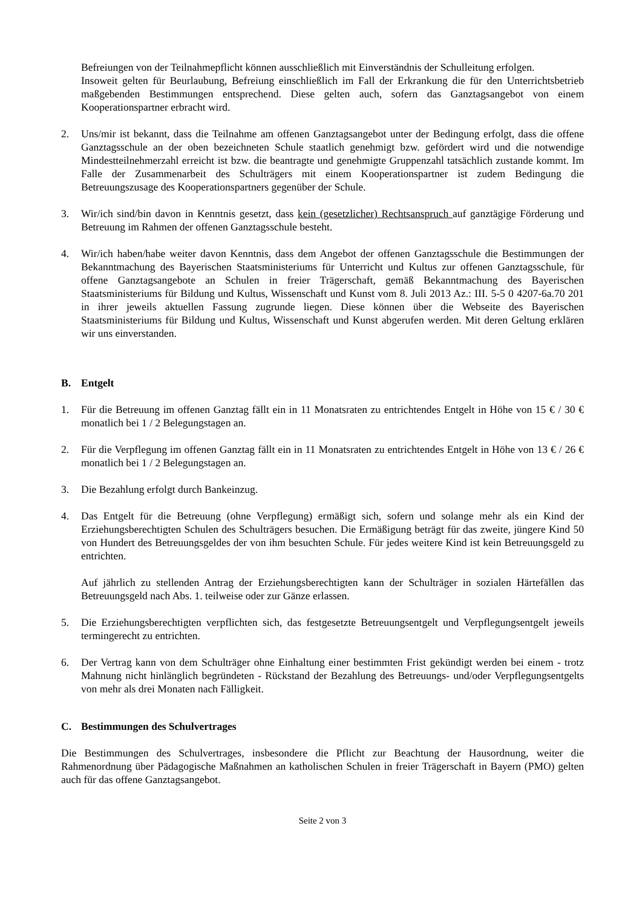Befreiungen von der Teilnahmepflicht können ausschließlich mit Einverständnis der Schulleitung erfolgen.
Insoweit gelten für Beurlaubung, Befreiung einschließlich im Fall der Erkrankung die für den Unterrichtsbetrieb maßgebenden Bestimmungen entsprechend. Diese gelten auch, sofern das Ganztagsangebot von einem Kooperationspartner erbracht wird.
2. Uns/mir ist bekannt, dass die Teilnahme am offenen Ganztagsangebot unter der Bedingung erfolgt, dass die offene Ganztagsschule an der oben bezeichneten Schule staatlich genehmigt bzw. gefördert wird und die notwendige Mindestteilnehmerzahl erreicht ist bzw. die beantragte und genehmigte Gruppenzahl tatsächlich zustande kommt. Im Falle der Zusammenarbeit des Schulträgers mit einem Kooperationspartner ist zudem Bedingung die Betreuungszusage des Kooperationspartners gegenüber der Schule.
3. Wir/ich sind/bin davon in Kenntnis gesetzt, dass kein (gesetzlicher) Rechtsanspruch auf ganztägige Förderung und Betreuung im Rahmen der offenen Ganztagsschule besteht.
4. Wir/ich haben/habe weiter davon Kenntnis, dass dem Angebot der offenen Ganztagsschule die Bestimmungen der Bekanntmachung des Bayerischen Staatsministeriums für Unterricht und Kultus zur offenen Ganztagsschule, für offene Ganztagsangebote an Schulen in freier Trägerschaft, gemäß Bekanntmachung des Bayerischen Staatsministeriums für Bildung und Kultus, Wissenschaft und Kunst vom 8. Juli 2013 Az.: III. 5-5 0 4207-6a.70 201 in ihrer jeweils aktuellen Fassung zugrunde liegen. Diese können über die Webseite des Bayerischen Staatsministeriums für Bildung und Kultus, Wissenschaft und Kunst abgerufen werden. Mit deren Geltung erklären wir uns einverstanden.
B. Entgelt
1. Für die Betreuung im offenen Ganztag fällt ein in 11 Monatsraten zu entrichtendes Entgelt in Höhe von 15 € / 30 € monatlich bei 1 / 2 Belegungstagen an.
2. Für die Verpflegung im offenen Ganztag fällt ein in 11 Monatsraten zu entrichtendes Entgelt in Höhe von 13 € / 26 € monatlich bei 1 / 2 Belegungstagen an.
3. Die Bezahlung erfolgt durch Bankeinzug.
4. Das Entgelt für die Betreuung (ohne Verpflegung) ermäßigt sich, sofern und solange mehr als ein Kind der Erziehungsberechtigten Schulen des Schulträgers besuchen. Die Ermäßigung beträgt für das zweite, jüngere Kind 50 von Hundert des Betreuungsgeldes der von ihm besuchten Schule. Für jedes weitere Kind ist kein Betreuungsgeld zu entrichten.
Auf jährlich zu stellenden Antrag der Erziehungsberechtigten kann der Schulträger in sozialen Härtefällen das Betreuungsgeld nach Abs. 1. teilweise oder zur Gänze erlassen.
5. Die Erziehungsberechtigten verpflichten sich, das festgesetzte Betreuungsentgelt und Verpflegungsentgelt jeweils termingerecht zu entrichten.
6. Der Vertrag kann von dem Schulträger ohne Einhaltung einer bestimmten Frist gekündigt werden bei einem - trotz Mahnung nicht hinlänglich begründeten - Rückstand der Bezahlung des Betreuungs- und/oder Verpflegungsentgelts von mehr als drei Monaten nach Fälligkeit.
C. Bestimmungen des Schulvertrages
Die Bestimmungen des Schulvertrages, insbesondere die Pflicht zur Beachtung der Hausordnung, weiter die Rahmenordnung über Pädagogische Maßnahmen an katholischen Schulen in freier Trägerschaft in Bayern (PMO) gelten auch für das offene Ganztagsangebot.
Seite 2 von 3